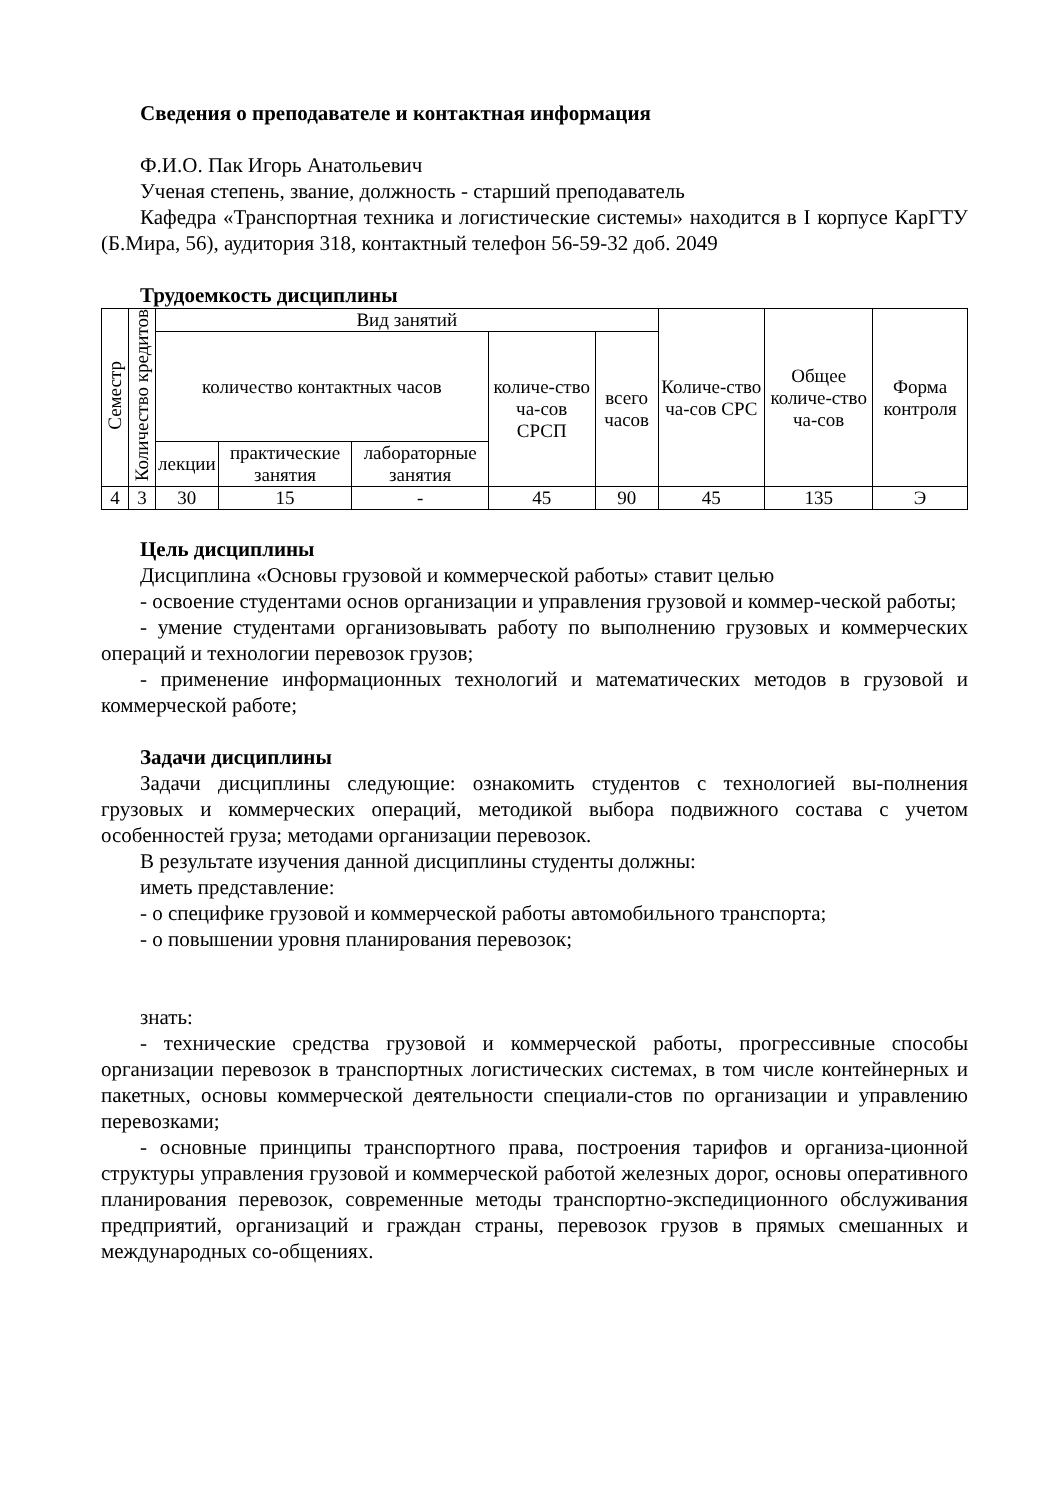Сведения о преподавателе и контактная информация
Ф.И.О. Пак Игорь Анатольевич
Ученая степень, звание, должность - старший преподаватель
Кафедра «Транспортная техника и логистические системы» находится в I корпусе КарГТУ (Б.Мира, 56), аудитория 318, контактный телефон 56-59-32 доб. 2049
Трудоемкость дисциплины
| Семестр | Количество кредитов | Вид занятий | | | | | Количе-ство ча-сов СРС | Общее количе-ство ча-сов | Форма контроля |
| --- | --- | --- | --- | --- | --- | --- | --- | --- | --- |
| | | количество контактных часов | | | количе-ство ча-сов СРСП | всего часов | | | |
| | | лекции | практические занятия | лабораторные занятия | | | | | |
| 4 | 3 | 30 | 15 | - | 45 | 90 | 45 | 135 | Э |
Цель дисциплины
Дисциплина «Основы грузовой и коммерческой работы» ставит целью
- освоение студентами основ организации и управления грузовой и коммер-ческой работы;
- умение студентами организовывать работу по выполнению грузовых и коммерческих операций и технологии перевозок грузов;
- применение информационных технологий и математических методов в грузовой и коммерческой работе;
Задачи дисциплины
Задачи дисциплины следующие: ознакомить студентов с технологией вы-полнения грузовых и коммерческих операций, методикой выбора подвижного состава с учетом особенностей груза; методами организации перевозок.
В результате изучения данной дисциплины студенты должны:
иметь представление:
- о специфике грузовой и коммерческой работы автомобильного транспорта;
- о повышении уровня планирования перевозок;
знать:
- технические средства грузовой и коммерческой работы, прогрессивные способы организации перевозок в транспортных логистических системах, в том числе контейнерных и пакетных, основы коммерческой деятельности специали-стов по организации и управлению перевозками;
- основные принципы транспортного права, построения тарифов и организа-ционной структуры управления грузовой и коммерческой работой железных дорог, основы оперативного планирования перевозок, современные методы транспортно-экспедиционного обслуживания предприятий, организаций и граждан страны, перевозок грузов в прямых смешанных и международных со-общениях.